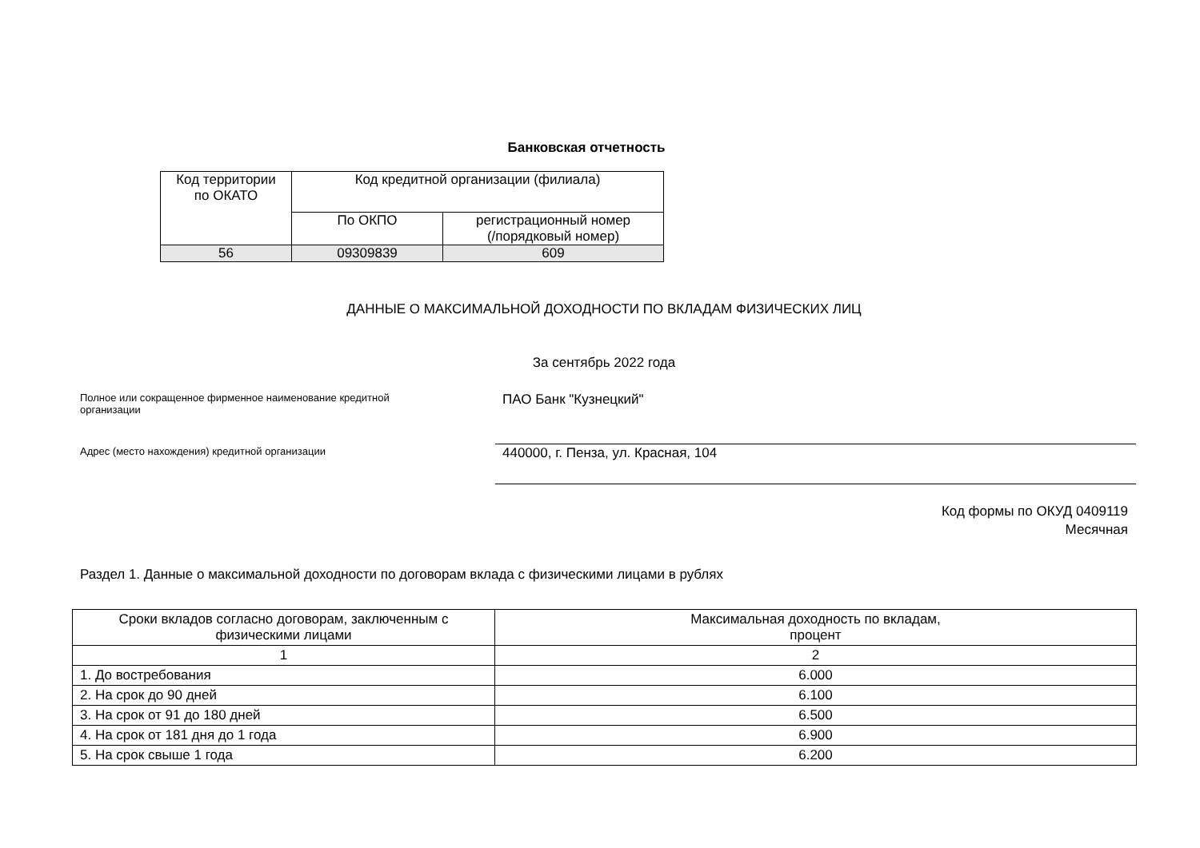Банковская отчетность
| Код территории по ОКАТО | Код кредитной организации (филиала) | |
| | По ОКПО | регистрационный номер (/порядковый номер) |
| 56 | 09309839 | 609 |
ДАННЫЕ О МАКСИМАЛЬНОЙ ДОХОДНОСТИ ПО ВКЛАДАМ ФИЗИЧЕСКИХ ЛИЦ
За сентябрь 2022 года
Полное или сокращенное фирменное наименование кредитной
организации
ПАО Банк "Кузнецкий"
Адрес (место нахождения) кредитной организации
440000, г. Пенза, ул. Красная, 104
Код формы по ОКУД 0409119
Месячная
Раздел 1. Данные о максимальной доходности по договорам вклада с физическими лицами в рублях
| Сроки вкладов согласно договорам, заключенным с физическими лицами | Максимальная доходность по вкладам, процент |
| 1 | 2 |
| 1. До востребования | 6.000 |
| 2. На срок до 90 дней | 6.100 |
| 3. На срок от 91 до 180 дней | 6.500 |
| 4. На срок от 181 дня до 1 года | 6.900 |
| 5. На срок свыше 1 года | 6.200 |